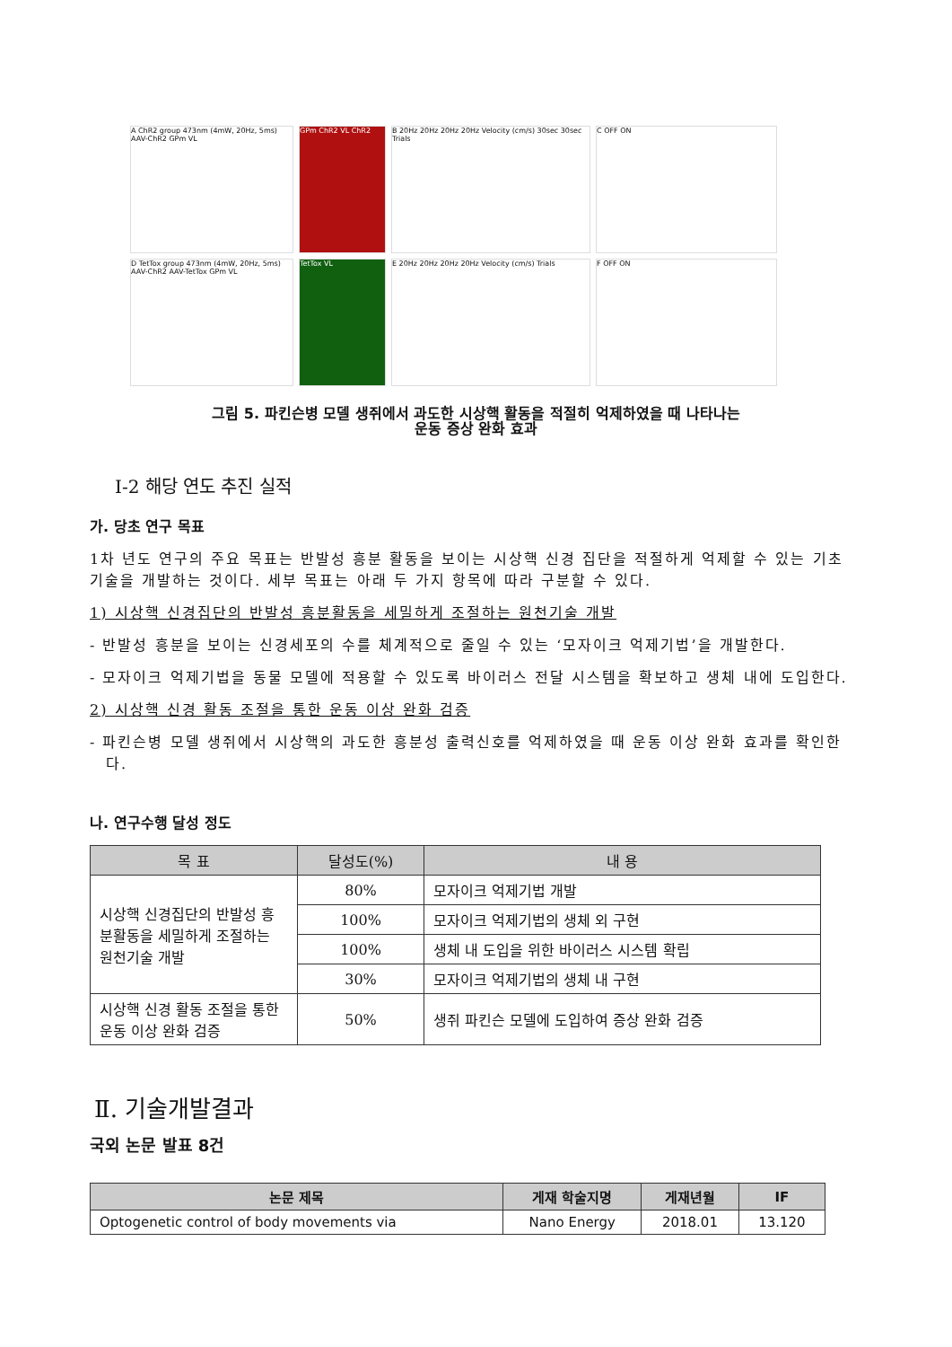A ChR2 group 473nm (4mW, 20Hz, 5ms) AAV-ChR2 GPm VL
GPm ChR2 VL ChR2
B 20Hz 20Hz 20Hz 20Hz Velocity (cm/s) 30sec 30sec Trials
C OFF ON
D TetTox group 473nm (4mW, 20Hz, 5ms) AAV-ChR2 AAV-TetTox GPm VL
TetTox VL
E 20Hz 20Hz 20Hz 20Hz Velocity (cm/s) Trials
F OFF ON
그림 5. 파킨슨병 모델 생쥐에서 과도한 시상핵 활동을 적절히 억제하였을 때 나타나는
운동 증상 완화 효과
Ⅰ-2 해당 연도 추진 실적
가. 당초 연구 목표
1차 년도 연구의 주요 목표는 반발성 흥분 활동을 보이는 시상핵 신경 집단을 적절하게 억제할 수 있는 기초 기술을 개발하는 것이다. 세부 목표는 아래 두 가지 항목에 따라 구분할 수 있다.
1) 시상핵 신경집단의 반발성 흥분활동을 세밀하게 조절하는 원천기술 개발
- 반발성 흥분을 보이는 신경세포의 수를 체계적으로 줄일 수 있는 ‘모자이크 억제기법’을 개발한다.
- 모자이크 억제기법을 동물 모델에 적용할 수 있도록 바이러스 전달 시스템을 확보하고 생체 내에 도입한다.
2) 시상핵 신경 활동 조절을 통한 운동 이상 완화 검증
- 파킨슨병 모델 생쥐에서 시상핵의 과도한 흥분성 출력신호를 억제하였을 때 운동 이상 완화 효과를 확인한다.
나. 연구수행 달성 정도
| 목 표 | 달성도(%) | 내 용 |
| --- | --- | --- |
| 시상핵 신경집단의 반발성 흥분활동을 세밀하게 조절하는 원천기술 개발 | 80% | 모자이크 억제기법 개발 |
| | 100% | 모자이크 억제기법의 생체 외 구현 |
| | 100% | 생체 내 도입을 위한 바이러스 시스템 확립 |
| | 30% | 모자이크 억제기법의 생체 내 구현 |
| 시상핵 신경 활동 조절을 통한 운동 이상 완화 검증 | 50% | 생쥐 파킨슨 모델에 도입하여 증상 완화 검증 |
Ⅱ. 기술개발결과
국외 논문 발표 8건
| 논문 제목 | 게재 학술지명 | 게재년월 | IF |
| --- | --- | --- | --- |
| Optogenetic control of body movements via | Nano Energy | 2018.01 | 13.120 |